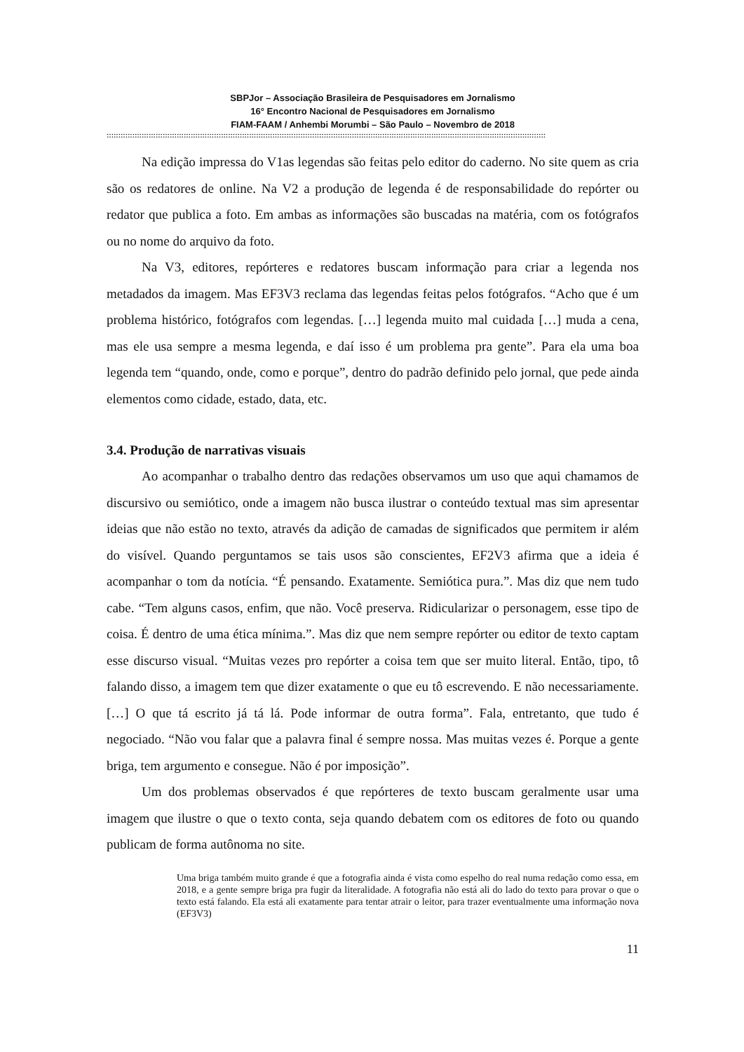SBPJor – Associação Brasileira de Pesquisadores em Jornalismo
16° Encontro Nacional de Pesquisadores em Jornalismo
FIAM-FAAM / Anhembi Morumbi – São Paulo – Novembro de 2018
::::::::::::::::::::::::::::::::::::::::::::::::::::::::::::::::::::::::::::::::::::::::::::::::::::::::::::::::::::::::::::::::::::::::::::::::::::::::::::::::::::::::::::::::::::::::::::
Na edição impressa do V1as legendas são feitas pelo editor do caderno. No site quem as cria são os redatores de online. Na V2 a produção de legenda é de responsabilidade do repórter ou redator que publica a foto. Em ambas as informações são buscadas na matéria, com os fotógrafos ou no nome do arquivo da foto.
Na V3, editores, repórteres e redatores buscam informação para criar a legenda nos metadados da imagem. Mas EF3V3 reclama das legendas feitas pelos fotógrafos. “Acho que é um problema histórico, fotógrafos com legendas. […] legenda muito mal cuidada […] muda a cena, mas ele usa sempre a mesma legenda, e daí isso é um problema pra gente”. Para ela uma boa legenda tem “quando, onde, como e porque”, dentro do padrão definido pelo jornal, que pede ainda elementos como cidade, estado, data, etc.
3.4. Produção de narrativas visuais
Ao acompanhar o trabalho dentro das redações observamos um uso que aqui chamamos de discursivo ou semiótico, onde a imagem não busca ilustrar o conteúdo textual mas sim apresentar ideias que não estão no texto, através da adição de camadas de significados que permitem ir além do visível. Quando perguntamos se tais usos são conscientes, EF2V3 afirma que a ideia é acompanhar o tom da notícia. “É pensando. Exatamente. Semiótica pura.”. Mas diz que nem tudo cabe. “Tem alguns casos, enfim, que não. Você preserva. Ridicularizar o personagem, esse tipo de coisa. É dentro de uma ética mínima.”. Mas diz que nem sempre repórter ou editor de texto captam esse discurso visual. “Muitas vezes pro repórter a coisa tem que ser muito literal. Então, tipo, tô falando disso, a imagem tem que dizer exatamente o que eu tô escrevendo. E não necessariamente. […] O que tá escrito já tá lá. Pode informar de outra forma”. Fala, entretanto, que tudo é negociado. “Não vou falar que a palavra final é sempre nossa. Mas muitas vezes é. Porque a gente briga, tem argumento e consegue. Não é por imposição”.
Um dos problemas observados é que repórteres de texto buscam geralmente usar uma imagem que ilustre o que o texto conta, seja quando debatem com os editores de foto ou quando publicam de forma autônoma no site.
Uma briga também muito grande é que a fotografia ainda é vista como espelho do real numa redação como essa, em 2018, e a gente sempre briga pra fugir da literalidade. A fotografia não está ali do lado do texto para provar o que o texto está falando. Ela está ali exatamente para tentar atrair o leitor, para trazer eventualmente uma informação nova (EF3V3)
11